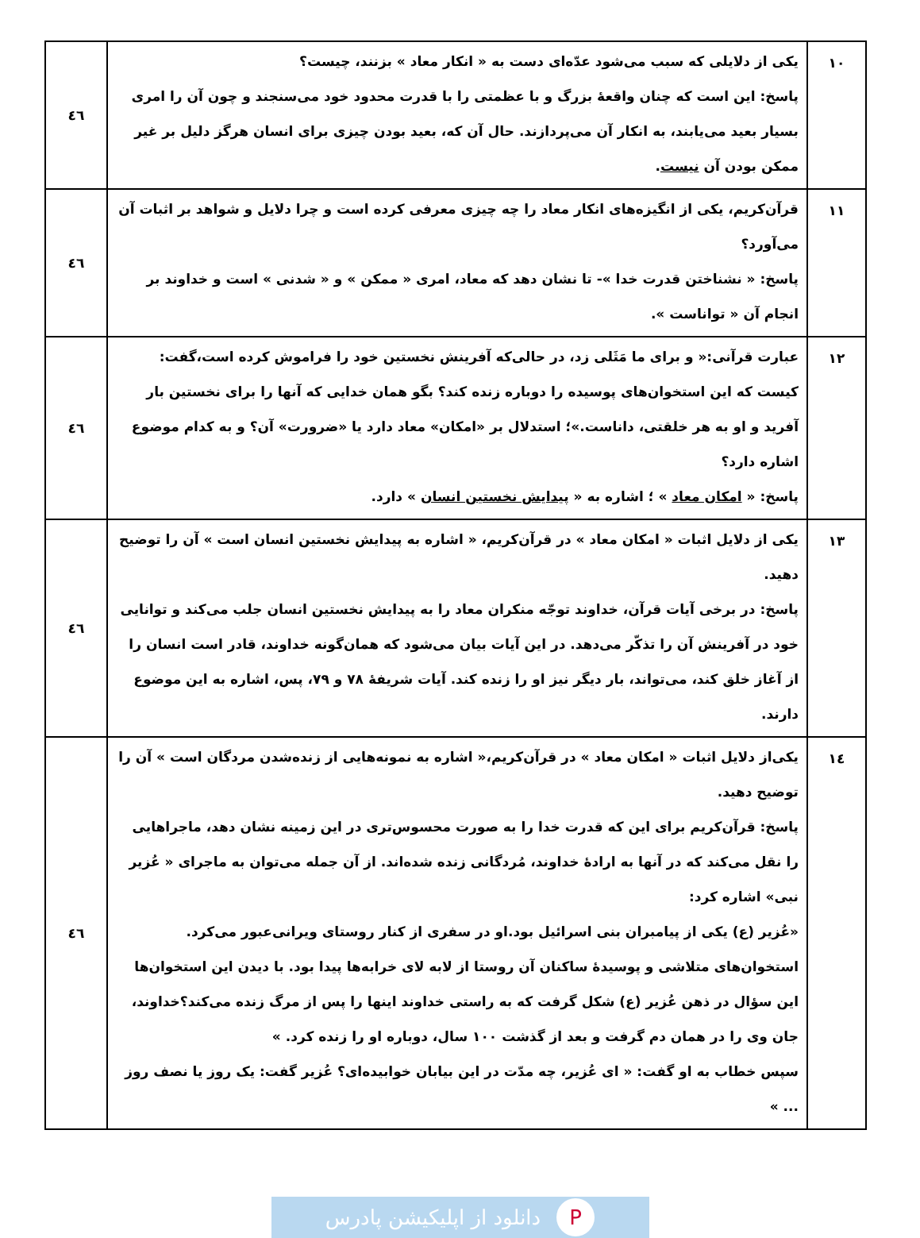| ۱۰ | یکی از دلایلی که سبب می‌شود عدّه‌ای دست به « انکار معاد » بزنند، چیست؟ پاسخ: این است که چنان واقعهٔ بزرگ و با عظمتی را با قدرت محدود خود می‌سنجند و چون آن را امری بسیار بعید می‌یابند، به انکار آن می‌پردازند. حال آن که، بعید بودن چیزی برای انسان هرگز دلیل بر غیر ممکن بودن آن نیست . | ٤٦ |
| ۱۱ | قرآن‌کریم، یکی از انگیزه‌های انکار معاد را چه چیزی معرفی کرده است و چرا دلایل و شواهد بر اثبات آن می‌آورد؟ پاسخ: « نشناختن قدرت خدا »- تا نشان دهد که معاد، امری « ممکن » و « شدنی » است و خداوند بر انجام آن « تواناست ». | ٤٦ |
| ۱۲ | عبارت قرآنی:« و برای ما مَثَلی زد، در حالی‌که آفرینش نخستین خود را فراموش کرده است،گفت: کیست که این استخوان‌های پوسیده را دوباره زنده کند؟ بگو همان خدایی که آنها را برای نخستین بار آفرید و او به هر خلقتی، داناست.»؛ استدلال بر «امکان» معاد دارد یا «ضرورت» آن؟ و به کدام موضوع اشاره دارد؟ پاسخ: « امکان معاد » ؛ اشاره به « پیدایش نخستین انسان » دارد. | ٤٦ |
| ۱۳ | یکی از دلایل اثبات « امکان معاد » در قرآن‌کریم، « اشاره به پیدایش نخستین انسان است » آن را توضیح دهید. پاسخ: در برخی آیات قرآن، خداوند توجّه منکران معاد را به پیدایش نخستین انسان جلب می‌کند و توانایی خود در آفرینش آن را تذکّر می‌دهد. در این آیات بیان می‌شود که همان‌گونه خداوند، قادر است انسان را از آغاز خلق کند، می‌تواند، بار دیگر نیز او را زنده کند. آیات شریفهٔ ۷۸ و ۷۹، پس، اشاره به این موضوع دارند. | ٤٦ |
| ۱٤ | یکی‌از دلایل اثبات « امکان معاد » در قرآن‌کریم،« اشاره به نمونه‌هایی از زنده‌شدن مردگان است » آن را توضیح دهید. پاسخ: قرآن‌کریم برای این که قدرت خدا را به صورت محسوس‌تری در این زمینه نشان دهد، ماجراهایی را نقل می‌کند که در آنها به ارادهٔ خداوند، مُردگانی زنده شده‌اند. از آن جمله می‌توان به ماجرای « عُزیر نبی» اشاره کرد: «عُزیر (ع) یکی از پیامبران بنی اسرائیل بود.او در سفری از کنار روستای ویرانی‌عبور می‌کرد. استخوان‌های متلاشی و پوسیدهٔ ساکنان آن روستا از لابه لای خرابه‌ها پیدا بود. با دیدن این استخوان‌ها این سؤال در ذهن عُزیر (ع) شکل گرفت که به راستی خداوند اینها را پس از مرگ زنده می‌کند؟خداوند، جان وی را در همان دم گرفت و بعد از گذشت ۱۰۰ سال، دوباره او را زنده کرد. » سپس خطاب به او گفت: « ای عُزیر، چه مدّت در این بیابان خوابیده‌ای؟ عُزیر گفت: یک روز یا نصف روز ... » | ٤٦ |
Pدانلود از اپلیکیشن پادرس